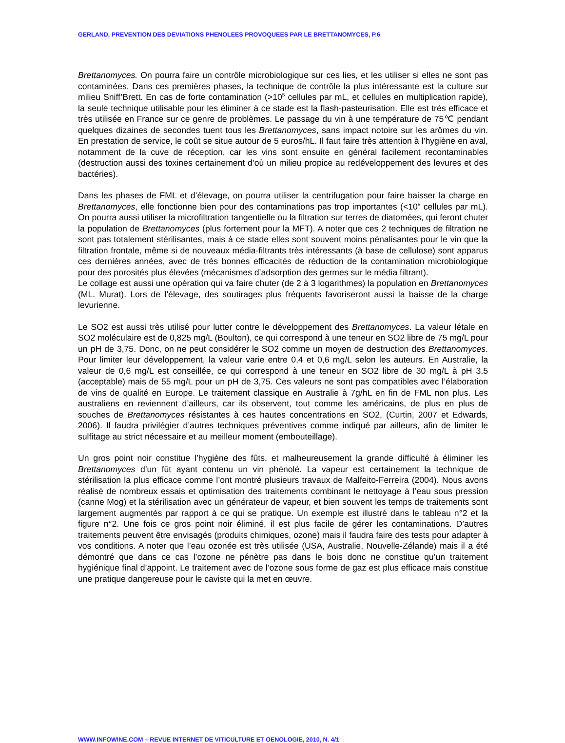GERLAND, PREVENTION DES DEVIATIONS PHENOLEES PROVOQUEES PAR LE BRETTANOMYCES, P.6
Brettanomyces. On pourra faire un contrôle microbiologique sur ces lies, et les utiliser si elles ne sont pas contaminées. Dans ces premières phases, la technique de contrôle la plus intéressante est la culture sur milieu Sniff’Brett. En cas de forte contamination (>10<sup>5</sup> cellules par mL, et cellules en multiplication rapide), la seule technique utilisable pour les éliminer à ce stade est la flash-pasteurisation. Elle est très efficace et très utilisée en France sur ce genre de problèmes. Le passage du vin à une température de 75℃ pendant quelques dizaines de secondes tuent tous les Brettanomyces, sans impact notoire sur les arômes du vin. En prestation de service, le coût se situe autour de 5 euros/hL. Il faut faire très attention à l’hygiène en aval, notamment de la cuve de réception, car les vins sont ensuite en général facilement recontaminables (destruction aussi des toxines certainement d’où un milieu propice au redéveloppement des levures et des bactéries).
Dans les phases de FML et d’élevage, on pourra utiliser la centrifugation pour faire baisser la charge en Brettanomyces, elle fonctionne bien pour des contaminations pas trop importantes (<10<sup>5</sup> cellules par mL). On pourra aussi utiliser la microfiltration tangentielle ou la filtration sur terres de diatomées, qui feront chuter la population de Brettanomyces (plus fortement pour la MFT). A noter que ces 2 techniques de filtration ne sont pas totalement stérilisantes, mais à ce stade elles sont souvent moins pénalisantes pour le vin que la filtration frontale, même si de nouveaux média-filtrants très intéressants (à base de cellulose) sont apparus ces dernières années, avec de très bonnes efficacités de réduction de la contamination microbiologique pour des porosités plus élevées (mécanismes d’adsorption des germes sur le média filtrant).
Le collage est aussi une opération qui va faire chuter (de 2 à 3 logarithmes) la population en Brettanomyces (ML. Murat). Lors de l’élevage, des soutirages plus fréquents favoriseront aussi la baisse de la charge levurienne.
Le SO2 est aussi très utilisé pour lutter contre le développement des Brettanomyces. La valeur létale en SO2 moléculaire est de 0,825 mg/L (Boulton), ce qui correspond à une teneur en SO2 libre de 75 mg/L pour un pH de 3,75. Donc, on ne peut considérer le SO2 comme un moyen de destruction des Brettanomyces. Pour limiter leur développement, la valeur varie entre 0,4 et 0,6 mg/L selon les auteurs. En Australie, la valeur de 0,6 mg/L est conseillée, ce qui correspond à une teneur en SO2 libre de 30 mg/L à pH 3,5 (acceptable) mais de 55 mg/L pour un pH de 3,75. Ces valeurs ne sont pas compatibles avec l’élaboration de vins de qualité en Europe. Le traitement classique en Australie à 7g/hL en fin de FML non plus. Les australiens en reviennent d’ailleurs, car ils observent, tout comme les américains, de plus en plus de souches de Brettanomyces résistantes à ces hautes concentrations en SO2, (Curtin, 2007 et Edwards, 2006). Il faudra privilégier d’autres techniques préventives comme indiqué par ailleurs, afin de limiter le sulfitage au strict nécessaire et au meilleur moment (embouteillage).
Un gros point noir constitue l’hygiène des fûts, et malheureusement la grande difficulté à éliminer les Brettanomyces d’un fût ayant contenu un vin phénolé. La vapeur est certainement la technique de stérilisation la plus efficace comme l’ont montré plusieurs travaux de Malfeito-Ferreira (2004). Nous avons réalisé de nombreux essais et optimisation des traitements combinant le nettoyage à l’eau sous pression (canne Mog) et la stérilisation avec un générateur de vapeur, et bien souvent les temps de traitements sont largement augmentés par rapport à ce qui se pratique. Un exemple est illustré dans le tableau n°2 et la figure n°2. Une fois ce gros point noir éliminé, il est plus facile de gérer les contaminations. D’autres traitements peuvent être envisagés (produits chimiques, ozone) mais il faudra faire des tests pour adapter à vos conditions. A noter que l’eau ozonée est très utilisée (USA, Australie, Nouvelle-Zélande) mais il a été démontré que dans ce cas l’ozone ne pénètre pas dans le bois donc ne constitue qu’un traitement hygiénique final d’appoint. Le traitement avec de l’ozone sous forme de gaz est plus efficace mais constitue une pratique dangereuse pour le caviste qui la met en œuvre.
WWW.INFOWINE.COM – REVUE INTERNET DE VITICULTURE ET OENOLOGIE, 2010, N. 4/1